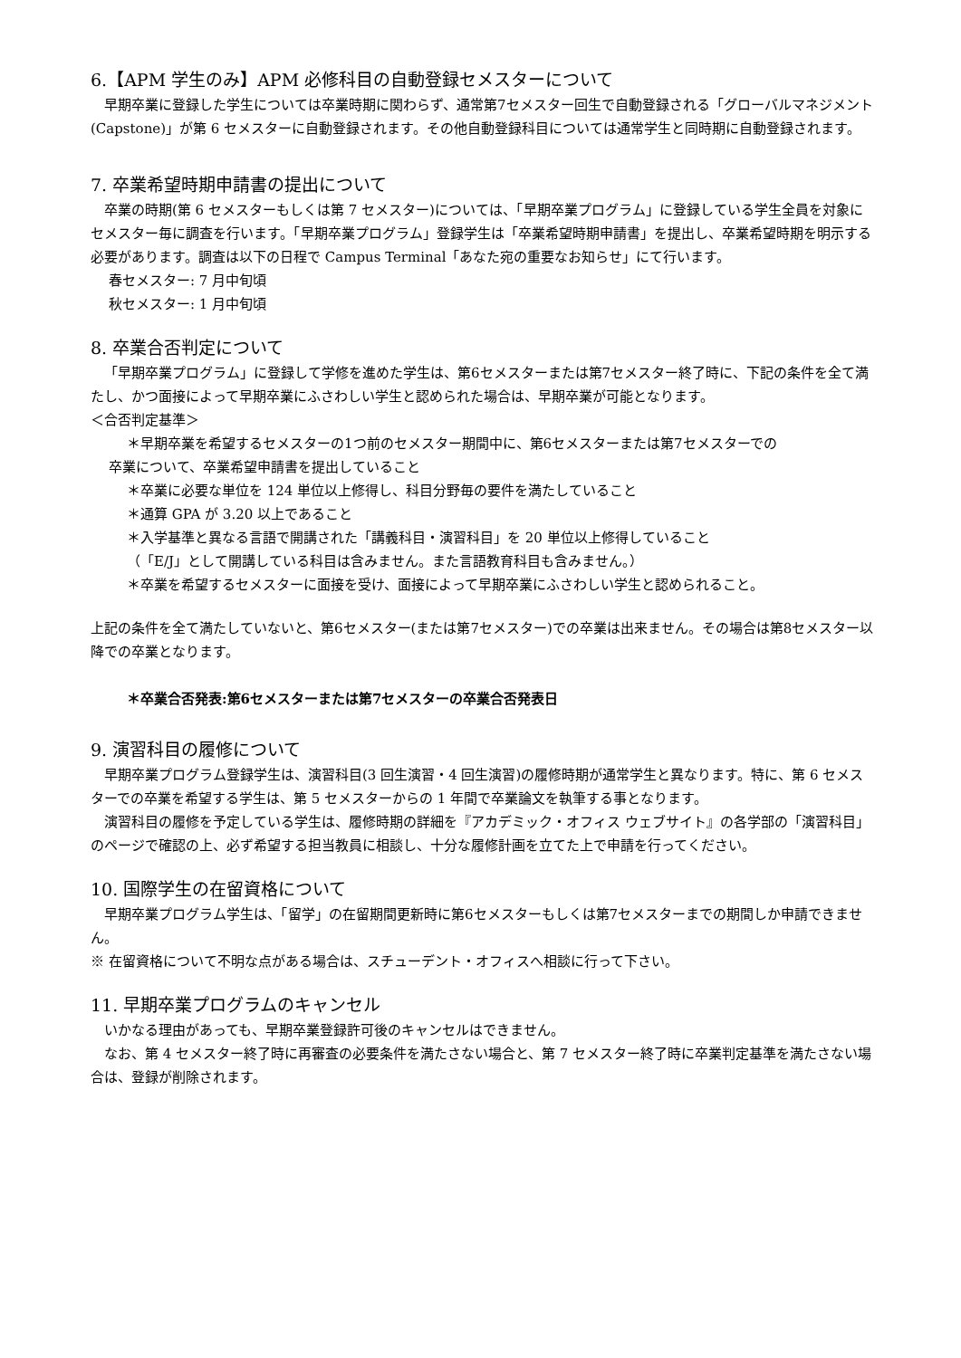6.【APM 学生のみ】APM 必修科目の自動登録セメスターについて
早期卒業に登録した学生については卒業時期に関わらず、通常第7セメスター回生で自動登録される「グローバルマネジメント(Capstone)」が第 6 セメスターに自動登録されます。その他自動登録科目については通常学生と同時期に自動登録されます。
7. 卒業希望時期申請書の提出について
卒業の時期(第 6 セメスターもしくは第 7 セメスター)については、「早期卒業プログラム」に登録している学生全員を対象にセメスター毎に調査を行います。「早期卒業プログラム」登録学生は「卒業希望時期申請書」を提出し、卒業希望時期を明示する必要があります。調査は以下の日程で Campus Terminal「あなた宛の重要なお知らせ」にて行います。
春セメスター: 7 月中旬頃
秋セメスター: 1 月中旬頃
8. 卒業合否判定について
「早期卒業プログラム」に登録して学修を進めた学生は、第6セメスターまたは第7セメスター終了時に、下記の条件を全て満たし、かつ面接によって早期卒業にふさわしい学生と認められた場合は、早期卒業が可能となります。
＜合否判定基準＞
＊早期卒業を希望するセメスターの1つ前のセメスター期間中に、第6セメスターまたは第7セメスターでの
卒業について、卒業希望申請書を提出していること
＊卒業に必要な単位を 124 単位以上修得し、科目分野毎の要件を満たしていること
＊通算 GPA が 3.20 以上であること
＊入学基準と異なる言語で開講された「講義科目・演習科目」を 20 単位以上修得していること
（「E/J」として開講している科目は含みません。また言語教育科目も含みません。）
＊卒業を希望するセメスターに面接を受け、面接によって早期卒業にふさわしい学生と認められること。
上記の条件を全て満たしていないと、第6セメスター(または第7セメスター)での卒業は出来ません。その場合は第8セメスター以降での卒業となります。
＊卒業合否発表:第6セメスターまたは第7セメスターの卒業合否発表日
9. 演習科目の履修について
早期卒業プログラム登録学生は、演習科目(3 回生演習・4 回生演習)の履修時期が通常学生と異なります。特に、第 6 セメスターでの卒業を希望する学生は、第 5 セメスターからの 1 年間で卒業論文を執筆する事となります。
演習科目の履修を予定している学生は、履修時期の詳細を『アカデミック・オフィス ウェブサイト』の各学部の「演習科目」のページで確認の上、必ず希望する担当教員に相談し、十分な履修計画を立てた上で申請を行ってください。
10. 国際学生の在留資格について
早期卒業プログラム学生は、「留学」の在留期間更新時に第6セメスターもしくは第7セメスターまでの期間しか申請できません。
※ 在留資格について不明な点がある場合は、スチューデント・オフィスへ相談に行って下さい。
11. 早期卒業プログラムのキャンセル
いかなる理由があっても、早期卒業登録許可後のキャンセルはできません。
なお、第 4 セメスター終了時に再審査の必要条件を満たさない場合と、第 7 セメスター終了時に卒業判定基準を満たさない場合は、登録が削除されます。